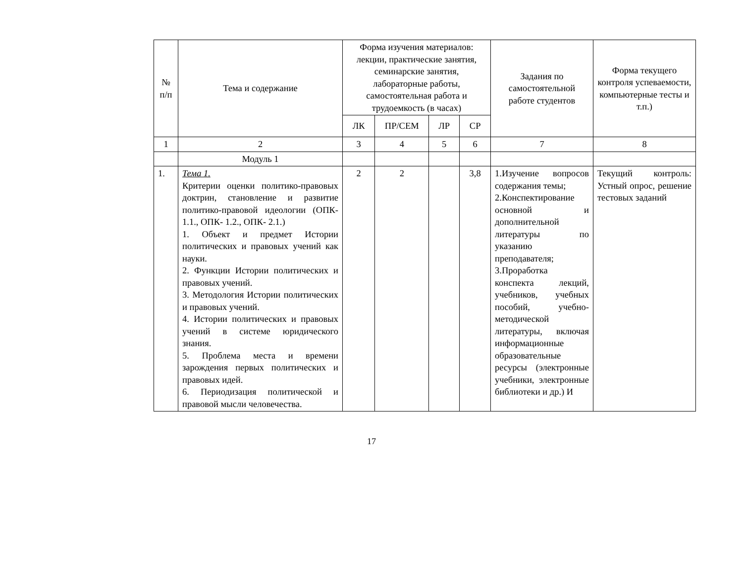| № п/п | Тема и содержание | Форма изучения материалов: лекции, практические занятия, семинарские занятия, лабораторные работы, самостоятельная работа и трудоемкость (в часах) | | | | Задания по самостоятельной работе студентов | Форма текущего контроля успеваемости, компьютерные тесты и т.п.) |
| --- | --- | --- | --- | --- | --- | --- | --- |
| | | ЛК | ПР/СЕМ | ЛР | СР | | |
| 1 | 2 | 3 | 4 | 5 | 6 | 7 | 8 |
| | Модуль 1 | | | | | | |
| 1. | Тема 1. Критерии оценки политико-правовых доктрин, становление и развитие политико-правовой идеологии (ОПК- 1.1., ОПК- 1.2., ОПК- 2.1.) 1. Объект и предмет Истории политических и правовых учений как науки. 2. Функции Истории политических и правовых учений. 3. Методология Истории политических и правовых учений. 4. Истории политических и правовых учений в системе юридического знания. 5. Проблема места и времени зарождения первых политических и правовых идей. 6. Периодизация политической и правовой мысли человечества. | 2 | 2 | | 3,8 | 1.Изучение вопросов содержания темы; 2.Конспектирование основной и дополнительной литературы по указанию преподавателя; 3.Проработка конспекта лекций, учебников, учебных пособий, учебно-методической литературы, включая информационные образовательные ресурсы (электронные учебники, электронные библиотеки и др.) И | Текущий контроль: Устный опрос, решение тестовых заданий |
17